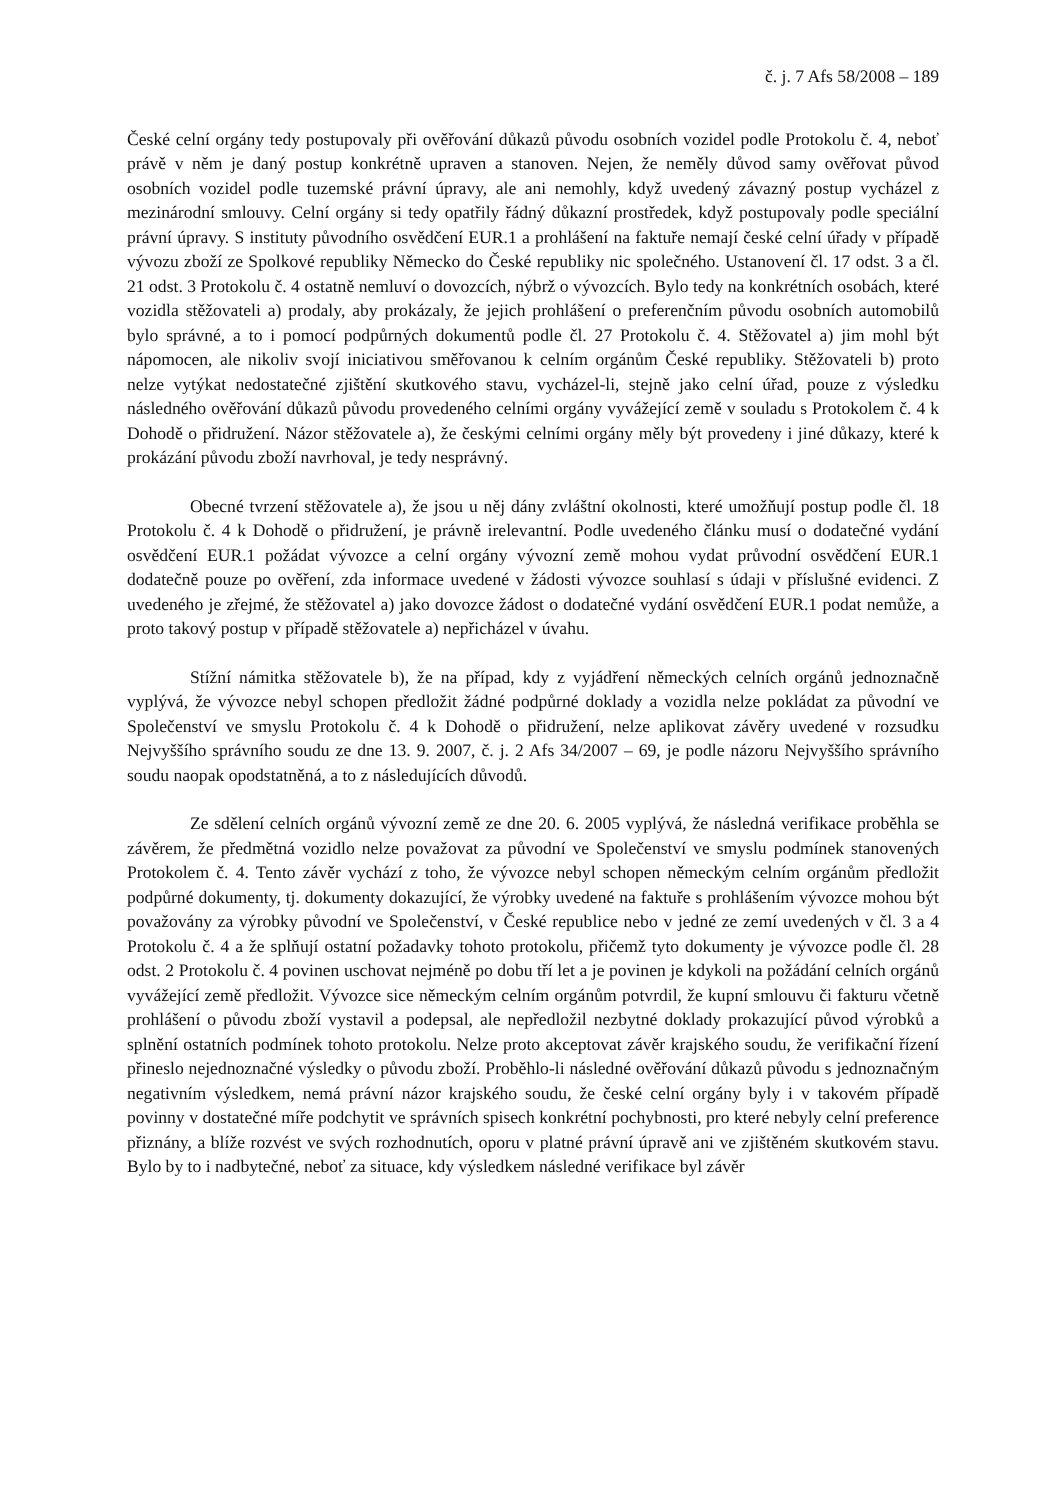č. j. 7 Afs 58/2008 – 189
České celní orgány tedy postupovaly při ověřování důkazů původu osobních vozidel podle Protokolu č. 4, neboť právě v něm je daný postup konkrétně upraven a stanoven. Nejen, že neměly důvod samy ověřovat původ osobních vozidel podle tuzemské právní úpravy, ale ani nemohly, když uvedený závazný postup vycházel z mezinárodní smlouvy. Celní orgány si tedy opatřily řádný důkazní prostředek, když postupovaly podle speciální právní úpravy. S instituty původního osvědčení EUR.1 a prohlášení na faktuře nemají české celní úřady v případě vývozu zboží ze Spolkové republiky Německo do České republiky nic společného. Ustanovení čl. 17 odst. 3 a čl. 21 odst. 3 Protokolu č. 4 ostatně nemluví o dovozcích, nýbrž o vývozcích. Bylo tedy na konkrétních osobách, které vozidla stěžovateli a) prodaly, aby prokázaly, že jejich prohlášení o preferenčním původu osobních automobilů bylo správné, a to i pomocí podpůrných dokumentů podle čl. 27 Protokolu č. 4. Stěžovatel a) jim mohl být nápomocen, ale nikoliv svojí iniciativou směřovanou k celním orgánům České republiky. Stěžovateli b) proto nelze vytýkat nedostatečné zjištění skutkového stavu, vycházel-li, stejně jako celní úřad, pouze z výsledku následného ověřování důkazů původu provedeného celními orgány vyvážející země v souladu s Protokolem č. 4 k Dohodě o přidružení. Názor stěžovatele a), že českými celními orgány měly být provedeny i jiné důkazy, které k prokázání původu zboží navrhoval, je tedy nesprávný.
Obecné tvrzení stěžovatele a), že jsou u něj dány zvláštní okolnosti, které umožňují postup podle čl. 18 Protokolu č. 4 k Dohodě o přidružení, je právně irelevantní. Podle uvedeného článku musí o dodatečné vydání osvědčení EUR.1 požádat vývozce a celní orgány vývozní země mohou vydat průvodní osvědčení EUR.1 dodatečně pouze po ověření, zda informace uvedené v žádosti vývozce souhlasí s údaji v příslušné evidenci. Z uvedeného je zřejmé, že stěžovatel a) jako dovozce žádost o dodatečné vydání osvědčení EUR.1 podat nemůže, a proto takový postup v případě stěžovatele a) nepřicházel v úvahu.
Stížní námitka stěžovatele b), že na případ, kdy z vyjádření německých celních orgánů jednoznačně vyplývá, že vývozce nebyl schopen předložit žádné podpůrné doklady a vozidla nelze pokládat za původní ve Společenství ve smyslu Protokolu č. 4 k Dohodě o přidružení, nelze aplikovat závěry uvedené v rozsudku Nejvyššího správního soudu ze dne 13. 9. 2007, č. j. 2 Afs 34/2007 – 69, je podle názoru Nejvyššího správního soudu naopak opodstatněná, a to z následujících důvodů.
Ze sdělení celních orgánů vývozní země ze dne 20. 6. 2005 vyplývá, že následná verifikace proběhla se závěrem, že předmětná vozidlo nelze považovat za původní ve Společenství ve smyslu podmínek stanovených Protokolem č. 4. Tento závěr vychází z toho, že vývozce nebyl schopen německým celním orgánům předložit podpůrné dokumenty, tj. dokumenty dokazující, že výrobky uvedené na faktuře s prohlášením vývozce mohou být považovány za výrobky původní ve Společenství, v České republice nebo v jedné ze zemí uvedených v čl. 3 a 4 Protokolu č. 4 a že splňují ostatní požadavky tohoto protokolu, přičemž tyto dokumenty je vývozce podle čl. 28 odst. 2 Protokolu č. 4 povinen uschovat nejméně po dobu tří let a je povinen je kdykoli na požádání celních orgánů vyvážející země předložit. Vývozce sice německým celním orgánům potvrdil, že kupní smlouvu či fakturu včetně prohlášení o původu zboží vystavil a podepsal, ale nepředložil nezbytné doklady prokazující původ výrobků a splnění ostatních podmínek tohoto protokolu. Nelze proto akceptovat závěr krajského soudu, že verifikační řízení přineslo nejednoznačné výsledky o původu zboží. Proběhlo-li následné ověřování důkazů původu s jednoznačným negativním výsledkem, nemá právní názor krajského soudu, že české celní orgány byly i v takovém případě povinny v dostatečné míře podchytit ve správních spisech konkrétní pochybnosti, pro které nebyly celní preference přiznány, a blíže rozvést ve svých rozhodnutích, oporu v platné právní úpravě ani ve zjištěném skutkovém stavu. Bylo by to i nadbytečné, neboť za situace, kdy výsledkem následné verifikace byl závěr